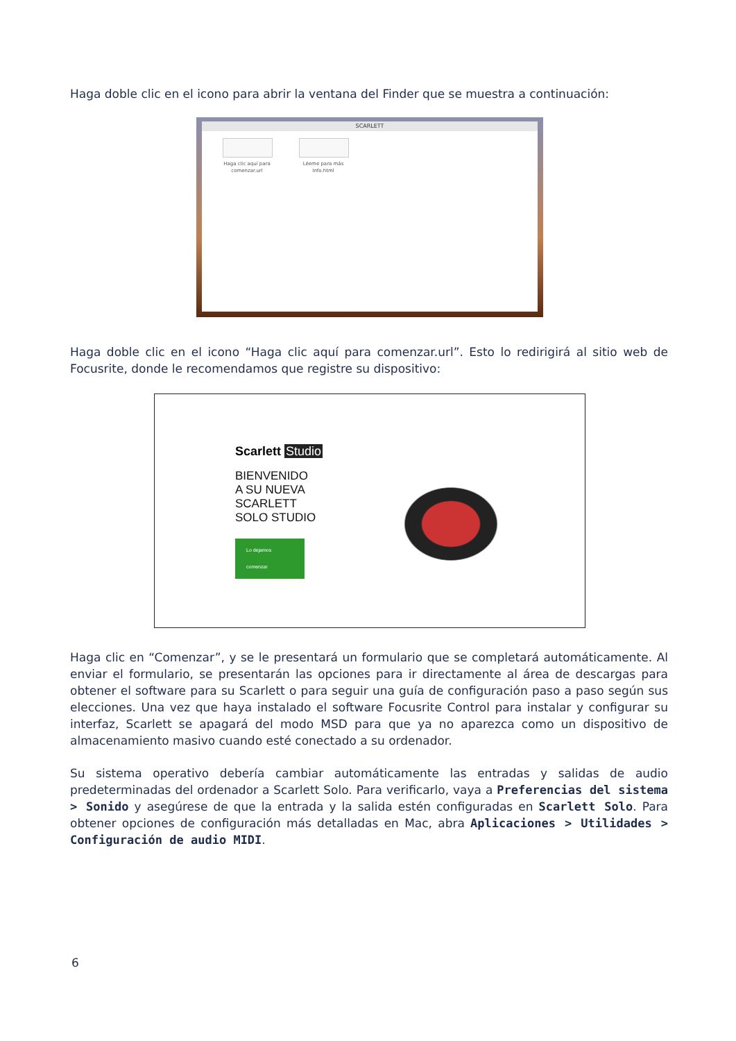Haga doble clic en el icono para abrir la ventana del Finder que se muestra a continuación:
SCARLETT
Haga clic aquí para comenzar.url
Léeme para más Info.html
Haga doble clic en el icono “Haga clic aquí para comenzar.url”. Esto lo redirigirá al sitio web de Focusrite, donde le recomendamos que registre su dispositivo:
Scarlett Studio
BIENVENIDO
A SU NUEVA
SCARLETT
SOLO STUDIO
Lo dejamos comenzar
Haga clic en “Comenzar”, y se le presentará un formulario que se completará automáticamente. Al enviar el formulario, se presentarán las opciones para ir directamente al área de descargas para obtener el software para su Scarlett o para seguir una guía de configuración paso a paso según sus elecciones. Una vez que haya instalado el software Focusrite Control para instalar y configurar su interfaz, Scarlett se apagará del modo MSD para que ya no aparezca como un dispositivo de almacenamiento masivo cuando esté conectado a su ordenador.
Su sistema operativo debería cambiar automáticamente las entradas y salidas de audio predeterminadas del ordenador a Scarlett Solo. Para verificarlo, vaya a Preferencias del sistema > Sonido y asegúrese de que la entrada y la salida estén configuradas en Scarlett Solo. Para obtener opciones de configuración más detalladas en Mac, abra Aplicaciones > Utilidades > Configuración de audio MIDI.
6